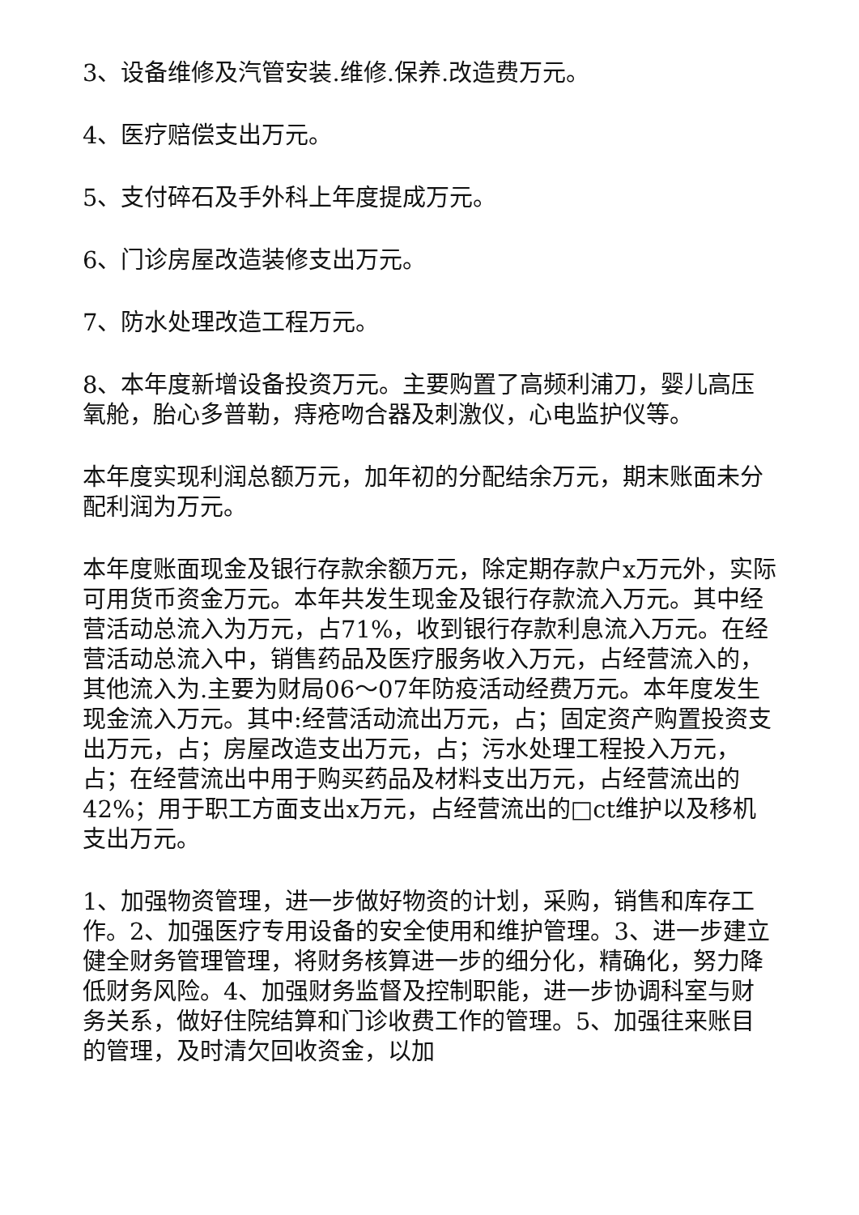3、设备维修及汽管安装.维修.保养.改造费万元。
4、医疗赔偿支出万元。
5、支付碎石及手外科上年度提成万元。
6、门诊房屋改造装修支出万元。
7、防水处理改造工程万元。
8、本年度新增设备投资万元。主要购置了高频利浦刀，婴儿高压氧舱，胎心多普勒，痔疮吻合器及刺激仪，心电监护仪等。
本年度实现利润总额万元，加年初的分配结余万元，期末账面未分配利润为万元。
本年度账面现金及银行存款余额万元，除定期存款户x万元外，实际可用货币资金万元。本年共发生现金及银行存款流入万元。其中经营活动总流入为万元，占71%，收到银行存款利息流入万元。在经营活动总流入中，销售药品及医疗服务收入万元，占经营流入的，其他流入为.主要为财局06～07年防疫活动经费万元。本年度发生现金流入万元。其中:经营活动流出万元，占；固定资产购置投资支出万元，占；房屋改造支出万元，占；污水处理工程投入万元，占；在经营流出中用于购买药品及材料支出万元，占经营流出的42%；用于职工方面支出x万元，占经营流出的□ct维护以及移机支出万元。
1、加强物资管理，进一步做好物资的计划，采购，销售和库存工作。2、加强医疗专用设备的安全使用和维护管理。3、进一步建立健全财务管理管理，将财务核算进一步的细分化，精确化，努力降低财务风险。4、加强财务监督及控制职能，进一步协调科室与财务关系，做好住院结算和门诊收费工作的管理。5、加强往来账目的管理，及时清欠回收资金，以加